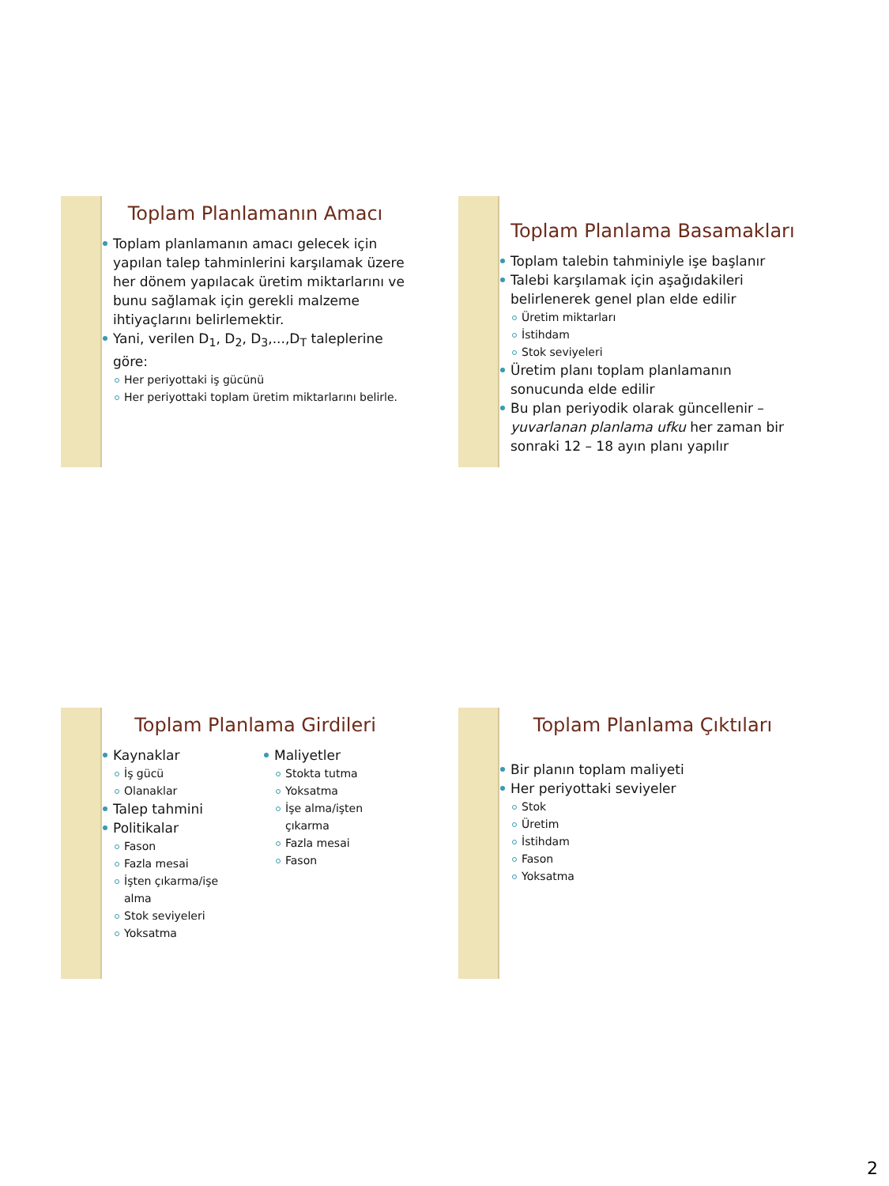Toplam Planlamanın Amacı
Toplam planlamanın amacı gelecek için yapılan talep tahminlerini karşılamak üzere her dönem yapılacak üretim miktarlarını ve bunu sağlamak için gerekli malzeme ihtiyaçlarını belirlemektir.
Yani, verilen D<sub>1</sub>, D<sub>2</sub>, D<sub>3</sub>,...,D<sub>T</sub> taleplerine göre:
Her periyottaki iş gücünü
Her periyottaki toplam üretim miktarlarını belirle.
Toplam Planlama Basamakları
Toplam talebin tahminiyle işe başlanır
Talebi karşılamak için aşağıdakileri belirlenerek genel plan elde edilir
Üretim miktarları
İstihdam
Stok seviyeleri
Üretim planı toplam planlamanın sonucunda elde edilir
Bu plan periyodik olarak güncellenir – yuvarlanan planlama ufku her zaman bir sonraki 12 – 18 ayın planı yapılır
Toplam Planlama Girdileri
Kaynaklar
İş gücü
Olanaklar
Talep tahmini
Politikalar
Fason
Fazla mesai
İşten çıkarma/işe alma
Stok seviyeleri
Yoksatma
Maliyetler
Stokta tutma
Yoksatma
İşe alma/işten çıkarma
Fazla mesai
Fason
Toplam Planlama Çıktıları
Bir planın toplam maliyeti
Her periyottaki seviyeler
Stok
Üretim
İstihdam
Fason
Yoksatma
2